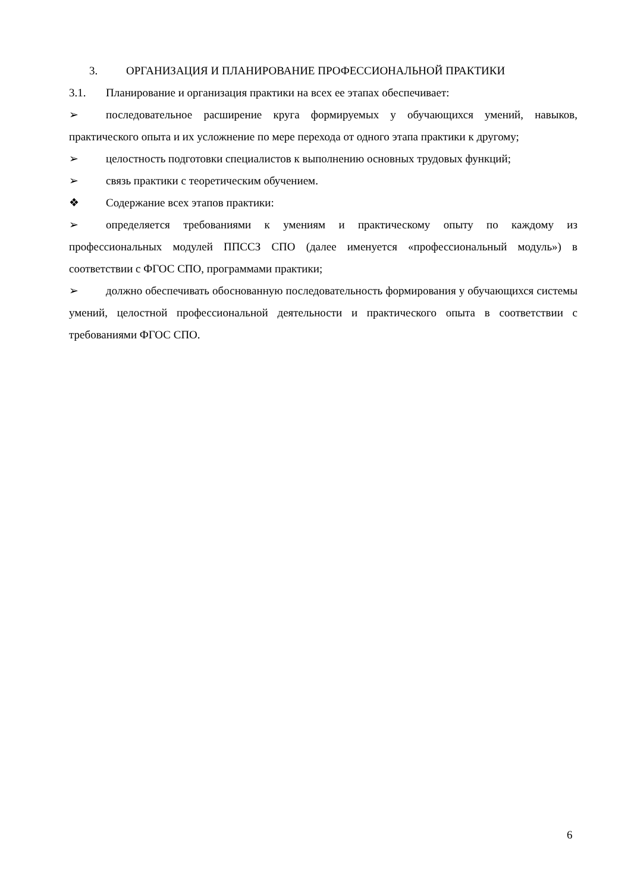3. ОРГАНИЗАЦИЯ И ПЛАНИРОВАНИЕ ПРОФЕССИОНАЛЬНОЙ ПРАКТИКИ
3.1. Планирование и организация практики на всех ее этапах обеспечивает:
➢ последовательное расширение круга формируемых у обучающихся умений, навыков, практического опыта и их усложнение по мере перехода от одного этапа практики к другому;
➢ целостность подготовки специалистов к выполнению основных трудовых функций;
➢ связь практики с теоретическим обучением.
❖ Содержание всех этапов практики:
➢ определяется требованиями к умениям и практическому опыту по каждому из профессиональных модулей ППССЗ СПО (далее именуется «профессиональный модуль») в соответствии с ФГОС СПО, программами практики;
➢ должно обеспечивать обоснованную последовательность формирования у обучающихся системы умений, целостной профессиональной деятельности и практического опыта в соответствии с требованиями ФГОС СПО.
6